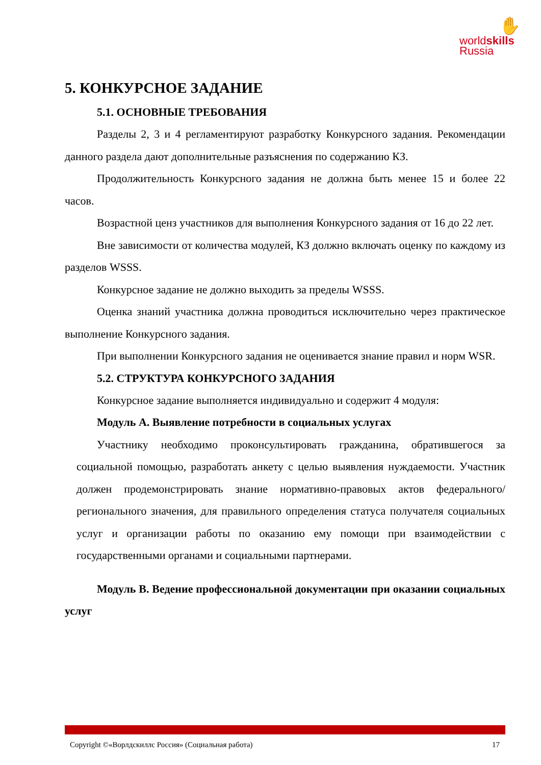✋
worldskills
Russia
5. КОНКУРСНОЕ ЗАДАНИЕ
5.1. ОСНОВНЫЕ ТРЕБОВАНИЯ
Разделы 2, 3 и 4 регламентируют разработку Конкурсного задания. Рекомендации данного раздела дают дополнительные разъяснения по содержанию КЗ.
Продолжительность Конкурсного задания не должна быть менее 15 и более 22 часов.
Возрастной ценз участников для выполнения Конкурсного задания от 16 до 22 лет.
Вне зависимости от количества модулей, КЗ должно включать оценку по каждому из разделов WSSS.
Конкурсное задание не должно выходить за пределы WSSS.
Оценка знаний участника должна проводиться исключительно через практическое выполнение Конкурсного задания.
При выполнении Конкурсного задания не оценивается знание правил и норм WSR.
5.2. СТРУКТУРА КОНКУРСНОГО ЗАДАНИЯ
Конкурсное задание выполняется индивидуально и содержит 4 модуля:
Модуль А. Выявление потребности в социальных услугах
Участнику необходимо проконсультировать гражданина, обратившегося за социальной помощью, разработать анкету с целью выявления нуждаемости. Участник должен продемонстрировать знание нормативно-правовых актов федерального/ регионального значения, для правильного определения статуса получателя социальных услуг и организации работы по оказанию ему помощи при взаимодействии с государственными органами и социальными партнерами.
Модуль В. Ведение профессиональной документации при оказании социальных услуг
Copyright ©«Ворлдскиллс Россия» (Социальная работа) 17